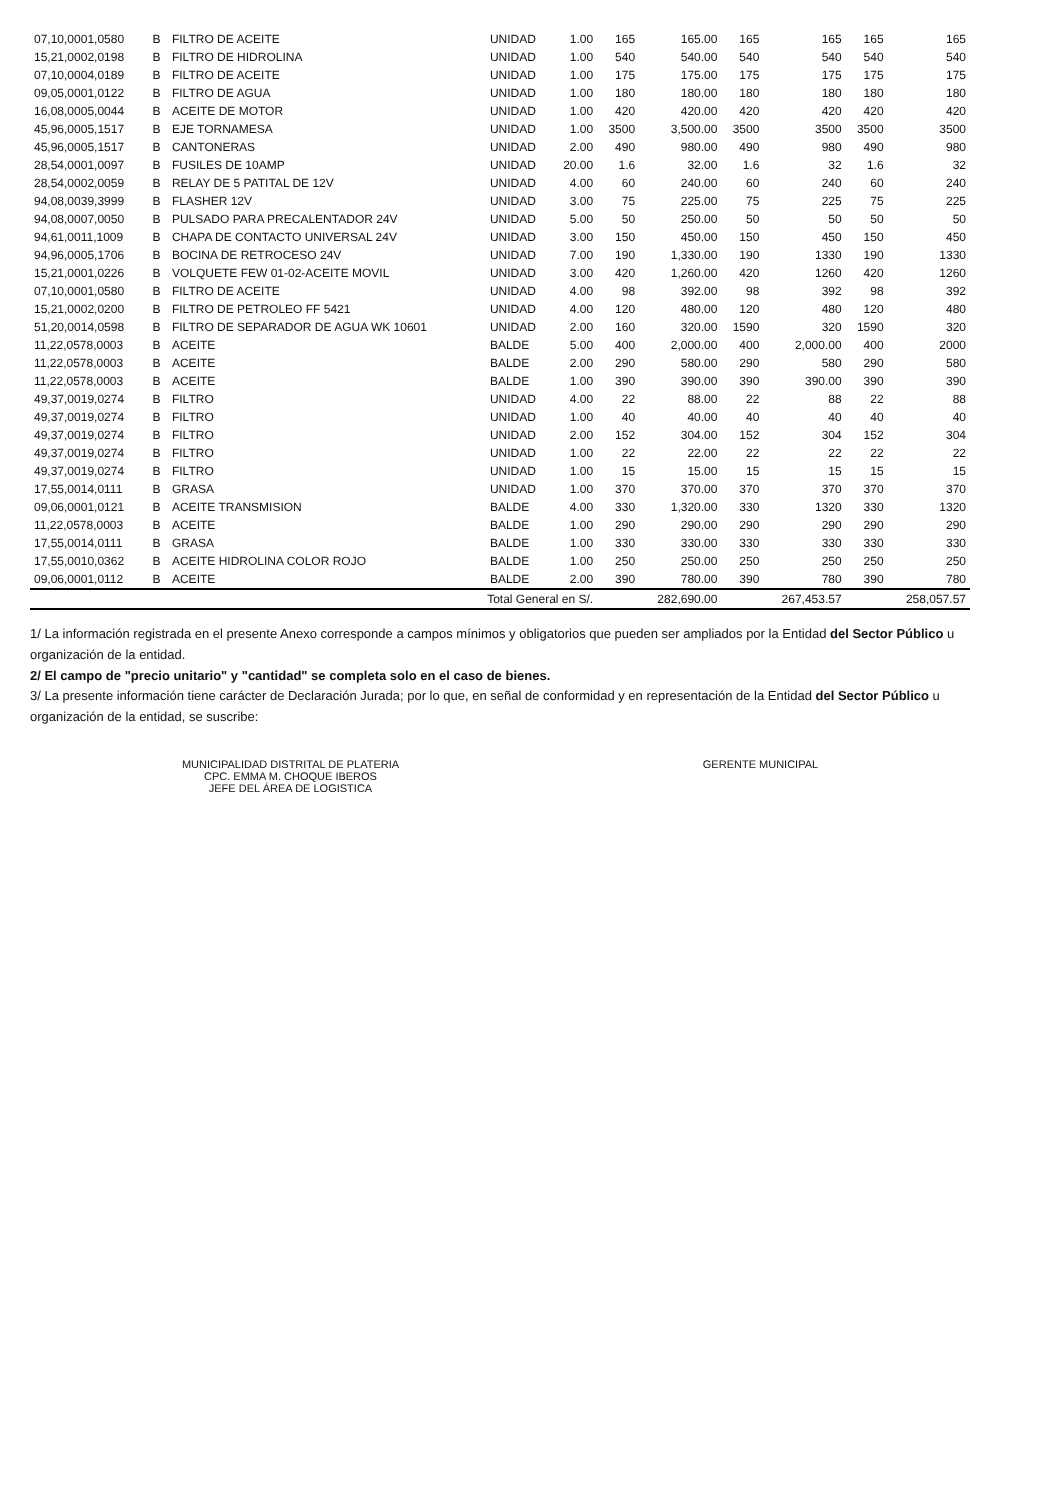| 07,10,0001,0580 | B | FILTRO DE ACEITE | UNIDAD | 1.00 | 165 | 165.00 | 165 | 165 | 165 | 165 |
| 15,21,0002,0198 | B | FILTRO DE HIDROLINA | UNIDAD | 1.00 | 540 | 540.00 | 540 | 540 | 540 | 540 |
| 07,10,0004,0189 | B | FILTRO DE ACEITE | UNIDAD | 1.00 | 175 | 175.00 | 175 | 175 | 175 | 175 |
| 09,05,0001,0122 | B | FILTRO DE AGUA | UNIDAD | 1.00 | 180 | 180.00 | 180 | 180 | 180 | 180 |
| 16,08,0005,0044 | B | ACEITE DE MOTOR | UNIDAD | 1.00 | 420 | 420.00 | 420 | 420 | 420 | 420 |
| 45,96,0005,1517 | B | EJE TORNAMESA | UNIDAD | 1.00 | 3500 | 3,500.00 | 3500 | 3500 | 3500 | 3500 |
| 45,96,0005,1517 | B | CANTONERAS | UNIDAD | 2.00 | 490 | 980.00 | 490 | 980 | 490 | 980 |
| 28,54,0001,0097 | B | FUSILES DE 10AMP | UNIDAD | 20.00 | 1.6 | 32.00 | 1.6 | 32 | 1.6 | 32 |
| 28,54,0002,0059 | B | RELAY DE 5 PATITAL DE 12V | UNIDAD | 4.00 | 60 | 240.00 | 60 | 240 | 60 | 240 |
| 94,08,0039,3999 | B | FLASHER 12V | UNIDAD | 3.00 | 75 | 225.00 | 75 | 225 | 75 | 225 |
| 94,08,0007,0050 | B | PULSADO PARA PRECALENTADOR 24V | UNIDAD | 5.00 | 50 | 250.00 | 50 | 50 | 50 | 50 |
| 94,61,0011,1009 | B | CHAPA DE CONTACTO UNIVERSAL 24V | UNIDAD | 3.00 | 150 | 450.00 | 150 | 450 | 150 | 450 |
| 94,96,0005,1706 | B | BOCINA DE RETROCESO 24V | UNIDAD | 7.00 | 190 | 1,330.00 | 190 | 1330 | 190 | 1330 |
| 15,21,0001,0226 | B | VOLQUETE FEW 01-02-ACEITE MOVIL | UNIDAD | 3.00 | 420 | 1,260.00 | 420 | 1260 | 420 | 1260 |
| 07,10,0001,0580 | B | FILTRO DE ACEITE | UNIDAD | 4.00 | 98 | 392.00 | 98 | 392 | 98 | 392 |
| 15,21,0002,0200 | B | FILTRO DE PETROLEO FF 5421 | UNIDAD | 4.00 | 120 | 480.00 | 120 | 480 | 120 | 480 |
| 51,20,0014,0598 | B | FILTRO DE SEPARADOR DE AGUA WK 10601 | UNIDAD | 2.00 | 160 | 320.00 | 1590 | 320 | 1590 | 320 |
| 11,22,0578,0003 | B | ACEITE | BALDE | 5.00 | 400 | 2,000.00 | 400 | 2,000.00 | 400 | 2000 |
| 11,22,0578,0003 | B | ACEITE | BALDE | 2.00 | 290 | 580.00 | 290 | 580 | 290 | 580 |
| 11,22,0578,0003 | B | ACEITE | BALDE | 1.00 | 390 | 390.00 | 390 | 390.00 | 390 | 390 |
| 49,37,0019,0274 | B | FILTRO | UNIDAD | 4.00 | 22 | 88.00 | 22 | 88 | 22 | 88 |
| 49,37,0019,0274 | B | FILTRO | UNIDAD | 1.00 | 40 | 40.00 | 40 | 40 | 40 | 40 |
| 49,37,0019,0274 | B | FILTRO | UNIDAD | 2.00 | 152 | 304.00 | 152 | 304 | 152 | 304 |
| 49,37,0019,0274 | B | FILTRO | UNIDAD | 1.00 | 22 | 22.00 | 22 | 22 | 22 | 22 |
| 49,37,0019,0274 | B | FILTRO | UNIDAD | 1.00 | 15 | 15.00 | 15 | 15 | 15 | 15 |
| 17,55,0014,0111 | B | GRASA | UNIDAD | 1.00 | 370 | 370.00 | 370 | 370 | 370 | 370 |
| 09,06,0001,0121 | B | ACEITE TRANSMISION | BALDE | 4.00 | 330 | 1,320.00 | 330 | 1320 | 330 | 1320 |
| 11,22,0578,0003 | B | ACEITE | BALDE | 1.00 | 290 | 290.00 | 290 | 290 | 290 | 290 |
| 17,55,0014,0111 | B | GRASA | BALDE | 1.00 | 330 | 330.00 | 330 | 330 | 330 | 330 |
| 17,55,0010,0362 | B | ACEITE HIDROLINA COLOR ROJO | BALDE | 1.00 | 250 | 250.00 | 250 | 250 | 250 | 250 |
| 09,06,0001,0112 | B | ACEITE | BALDE | 2.00 | 390 | 780.00 | 390 | 780 | 390 | 780 |
| Total General en S/. | | | | | | 282,690.00 | | 267,453.57 | | 258,057.57 |
1/ La información registrada en el presente Anexo corresponde a campos mínimos y obligatorios que pueden ser ampliados por la Entidad del Sector Público u organización de la entidad.
2/ El campo de "precio unitario" y "cantidad" se completa solo en el caso de bienes.
3/ La presente información tiene carácter de Declaración Jurada; por lo que, en señal de conformidad y en representación de la Entidad del Sector Público u organización de la entidad, se suscribe:
MUNICIPALIDAD DISTRITAL DE PLATERIA
CPC. EMMA M. CHOQUE IBEROS
JEFE DEL ÁREA DE LOGISTICA
GERENTE MUNICIPAL